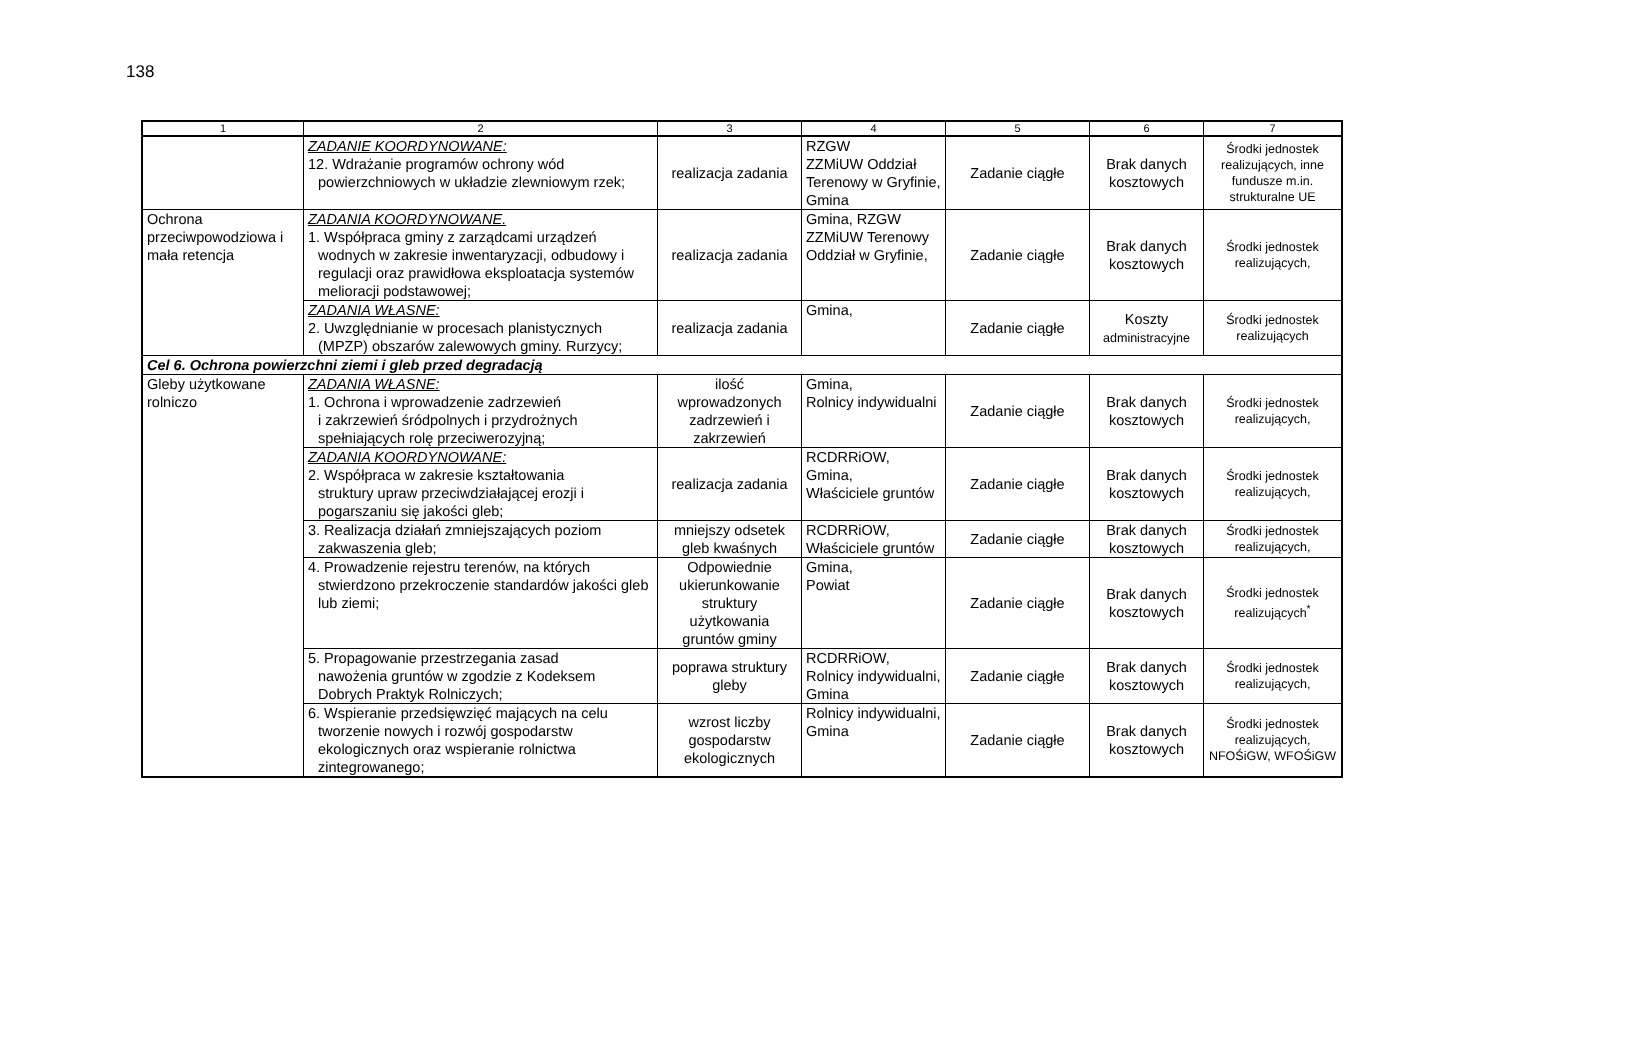138
| 1 | 2 | 3 | 4 | 5 | 6 | 7 |
| --- | --- | --- | --- | --- | --- | --- |
| | ZADANIE KOORDYNOWANE: 12. Wdrażanie programów ochrony wód powierzchniowych w układzie zlewniowym rzek; | realizacja zadania | RZGW ZZMiUW Oddział Terenowy w Gryfinie, Gmina | Zadanie ciągłe | Brak danych kosztowych | Środki jednostek realizujących, inne fundusze m.in. strukturalne UE |
| Ochrona przeciwpowodziowa i mała retencja | ZADANIA KOORDYNOWANE. 1. Współpraca gminy z zarządcami urządzeń wodnych w zakresie inwentaryzacji, odbudowy i regulacji oraz prawidłowa eksploatacja systemów melioracji podstawowej; | realizacja zadania | Gmina, RZGW ZZMiUW Terenowy Oddział w Gryfinie, | Zadanie ciągłe | Brak danych kosztowych | Środki jednostek realizujących, |
| | ZADANIA WŁASNE: 2. Uwzględnianie w procesach planistycznych (MPZP) obszarów zalewowych gminy. Rurzycy; | realizacja zadania | Gmina, | Zadanie ciągłe | Koszty administracyjne | Środki jednostek realizujących |
| Cel 6. Ochrona powierzchni ziemi i gleb przed degradacją | | | | | | |
| Gleby użytkowane rolniczo | ZADANIA WŁASNE: 1. Ochrona i wprowadzenie zadrzewień i zakrzewień śródpolnych i przydrożnych spełniających rolę przeciwerozyjną; | ilość wprowadzonych zadrzewień i zakrzewień | Gmina, Rolnicy indywidualni | Zadanie ciągłe | Brak danych kosztowych | Środki jednostek realizujących, |
| | ZADANIA KOORDYNOWANE: 2. Współpraca w zakresie kształtowania struktury upraw przeciwdziałającej erozji i pogarszaniu się jakości gleb; | realizacja zadania | RCDRRiOW, Gmina, Właściciele gruntów | Zadanie ciągłe | Brak danych kosztowych | Środki jednostek realizujących, |
| | 3. Realizacja działań zmniejszających poziom zakwaszenia gleb; | mniejszy odsetek gleb kwaśnych | RCDRRiOW, Właściciele gruntów | Zadanie ciągłe | Brak danych kosztowych | Środki jednostek realizujących, |
| | 4. Prowadzenie rejestru terenów, na których stwierdzono przekroczenie standardów jakości gleb lub ziemi; | Odpowiednie ukierunkowanie struktury użytkowania gruntów gminy | Gmina, Powiat | Zadanie ciągłe | Brak danych kosztowych | Środki jednostek realizujących<sup>*</sup> |
| | 5. Propagowanie przestrzegania zasad nawożenia gruntów w zgodzie z Kodeksem Dobrych Praktyk Rolniczych; | poprawa struktury gleby | RCDRRiOW, Rolnicy indywidualni, Gmina | Zadanie ciągłe | Brak danych kosztowych | Środki jednostek realizujących, |
| | 6. Wspieranie przedsięwzięć mających na celu tworzenie nowych i rozwój gospodarstw ekologicznych oraz wspieranie rolnictwa zintegrowanego; | wzrost liczby gospodarstw ekologicznych | Rolnicy indywidualni, Gmina | Zadanie ciągłe | Brak danych kosztowych | Środki jednostek realizujących, NFOŚiGW, WFOŚiGW |